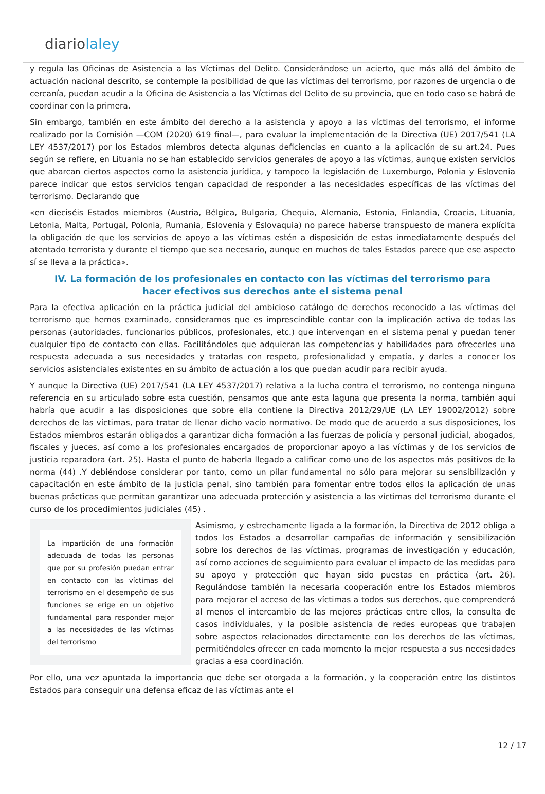diariolaley
y regula las Oficinas de Asistencia a las Víctimas del Delito. Considerándose un acierto, que más allá del ámbito de actuación nacional descrito, se contemple la posibilidad de que las víctimas del terrorismo, por razones de urgencia o de cercanía, puedan acudir a la Oficina de Asistencia a las Víctimas del Delito de su provincia, que en todo caso se habrá de coordinar con la primera.
Sin embargo, también en este ámbito del derecho a la asistencia y apoyo a las víctimas del terrorismo, el informe realizado por la Comisión —COM (2020) 619 final—, para evaluar la implementación de la Directiva (UE) 2017/541 (LA LEY 4537/2017) por los Estados miembros detecta algunas deficiencias en cuanto a la aplicación de su art.24. Pues según se refiere, en Lituania no se han establecido servicios generales de apoyo a las víctimas, aunque existen servicios que abarcan ciertos aspectos como la asistencia jurídica, y tampoco la legislación de Luxemburgo, Polonia y Eslovenia parece indicar que estos servicios tengan capacidad de responder a las necesidades específicas de las víctimas del terrorismo. Declarando que
«en dieciséis Estados miembros (Austria, Bélgica, Bulgaria, Chequia, Alemania, Estonia, Finlandia, Croacia, Lituania, Letonia, Malta, Portugal, Polonia, Rumania, Eslovenia y Eslovaquia) no parece haberse transpuesto de manera explícita la obligación de que los servicios de apoyo a las víctimas estén a disposición de estas inmediatamente después del atentado terrorista y durante el tiempo que sea necesario, aunque en muchos de tales Estados parece que ese aspecto sí se lleva a la práctica».
IV. La formación de los profesionales en contacto con las víctimas del terrorismo para hacer efectivos sus derechos ante el sistema penal
Para la efectiva aplicación en la práctica judicial del ambicioso catálogo de derechos reconocido a las víctimas del terrorismo que hemos examinado, consideramos que es imprescindible contar con la implicación activa de todas las personas (autoridades, funcionarios públicos, profesionales, etc.) que intervengan en el sistema penal y puedan tener cualquier tipo de contacto con ellas. Facilitándoles que adquieran las competencias y habilidades para ofrecerles una respuesta adecuada a sus necesidades y tratarlas con respeto, profesionalidad y empatía, y darles a conocer los servicios asistenciales existentes en su ámbito de actuación a los que puedan acudir para recibir ayuda.
Y aunque la Directiva (UE) 2017/541 (LA LEY 4537/2017) relativa a la lucha contra el terrorismo, no contenga ninguna referencia en su articulado sobre esta cuestión, pensamos que ante esta laguna que presenta la norma, también aquí habría que acudir a las disposiciones que sobre ella contiene la Directiva 2012/29/UE (LA LEY 19002/2012) sobre derechos de las víctimas, para tratar de llenar dicho vacío normativo. De modo que de acuerdo a sus disposiciones, los Estados miembros estarán obligados a garantizar dicha formación a las fuerzas de policía y personal judicial, abogados, fiscales y jueces, así como a los profesionales encargados de proporcionar apoyo a las víctimas y de los servicios de justicia reparadora (art. 25). Hasta el punto de haberla llegado a calificar como uno de los aspectos más positivos de la norma (44) .Y debiéndose considerar por tanto, como un pilar fundamental no sólo para mejorar su sensibilización y capacitación en este ámbito de la justicia penal, sino también para fomentar entre todos ellos la aplicación de unas buenas prácticas que permitan garantizar una adecuada protección y asistencia a las víctimas del terrorismo durante el curso de los procedimientos judiciales (45) .
La impartición de una formación adecuada de todas las personas que por su profesión puedan entrar en contacto con las víctimas del terrorismo en el desempeño de sus funciones se erige en un objetivo fundamental para responder mejor a las necesidades de las víctimas del terrorismo
Asimismo, y estrechamente ligada a la formación, la Directiva de 2012 obliga a todos los Estados a desarrollar campañas de información y sensibilización sobre los derechos de las víctimas, programas de investigación y educación, así como acciones de seguimiento para evaluar el impacto de las medidas para su apoyo y protección que hayan sido puestas en práctica (art. 26). Regulándose también la necesaria cooperación entre los Estados miembros para mejorar el acceso de las víctimas a todos sus derechos, que comprenderá al menos el intercambio de las mejores prácticas entre ellos, la consulta de casos individuales, y la posible asistencia de redes europeas que trabajen sobre aspectos relacionados directamente con los derechos de las víctimas, permitiéndoles ofrecer en cada momento la mejor respuesta a sus necesidades gracias a esa coordinación.
Por ello, una vez apuntada la importancia que debe ser otorgada a la formación, y la cooperación entre los distintos Estados para conseguir una defensa eficaz de las víctimas ante el
12 / 17